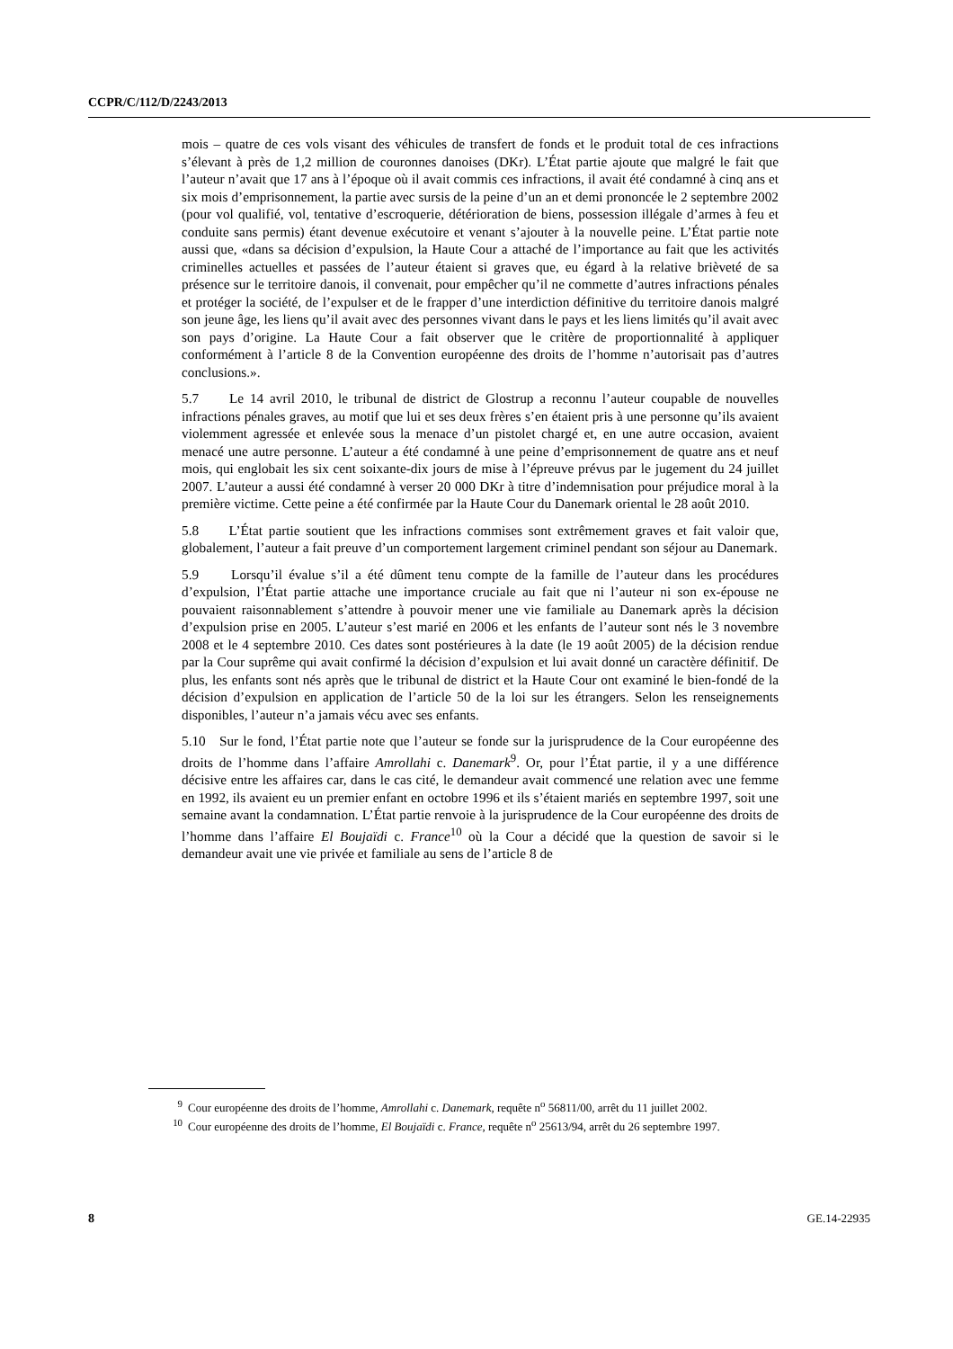CCPR/C/112/D/2243/2013
mois – quatre de ces vols visant des véhicules de transfert de fonds et le produit total de ces infractions s’élevant à près de 1,2 million de couronnes danoises (DKr). L’État partie ajoute que malgré le fait que l’auteur n’avait que 17 ans à l’époque où il avait commis ces infractions, il avait été condamné à cinq ans et six mois d’emprisonnement, la partie avec sursis de la peine d’un an et demi prononcée le 2 septembre 2002 (pour vol qualifié, vol, tentative d’escroquerie, détérioration de biens, possession illégale d’armes à feu et conduite sans permis) étant devenue exécutoire et venant s’ajouter à la nouvelle peine. L’État partie note aussi que, «dans sa décision d’expulsion, la Haute Cour a attaché de l’importance au fait que les activités criminelles actuelles et passées de l’auteur étaient si graves que, eu égard à la relative brièveté de sa présence sur le territoire danois, il convenait, pour empêcher qu’il ne commette d’autres infractions pénales et protéger la société, de l’expulser et de le frapper d’une interdiction définitive du territoire danois malgré son jeune âge, les liens qu’il avait avec des personnes vivant dans le pays et les liens limités qu’il avait avec son pays d’origine. La Haute Cour a fait observer que le critère de proportionnalité à appliquer conformément à l’article 8 de la Convention européenne des droits de l’homme n’autorisait pas d’autres conclusions.».
5.7 Le 14 avril 2010, le tribunal de district de Glostrup a reconnu l’auteur coupable de nouvelles infractions pénales graves, au motif que lui et ses deux frères s’en étaient pris à une personne qu’ils avaient violemment agressée et enlevée sous la menace d’un pistolet chargé et, en une autre occasion, avaient menacé une autre personne. L’auteur a été condamné à une peine d’emprisonnement de quatre ans et neuf mois, qui englobait les six cent soixante-dix jours de mise à l’épreuve prévus par le jugement du 24 juillet 2007. L’auteur a aussi été condamné à verser 20 000 DKr à titre d’indemnisation pour préjudice moral à la première victime. Cette peine a été confirmée par la Haute Cour du Danemark oriental le 28 août 2010.
5.8 L’État partie soutient que les infractions commises sont extrêmement graves et fait valoir que, globalement, l’auteur a fait preuve d’un comportement largement criminel pendant son séjour au Danemark.
5.9 Lorsqu’il évalue s’il a été dûment tenu compte de la famille de l’auteur dans les procédures d’expulsion, l’État partie attache une importance cruciale au fait que ni l’auteur ni son ex-épouse ne pouvaient raisonnablement s’attendre à pouvoir mener une vie familiale au Danemark après la décision d’expulsion prise en 2005. L’auteur s’est marié en 2006 et les enfants de l’auteur sont nés le 3 novembre 2008 et le 4 septembre 2010. Ces dates sont postérieures à la date (le 19 août 2005) de la décision rendue par la Cour suprême qui avait confirmé la décision d’expulsion et lui avait donné un caractère définitif. De plus, les enfants sont nés après que le tribunal de district et la Haute Cour ont examiné le bien-fondé de la décision d’expulsion en application de l’article 50 de la loi sur les étrangers. Selon les renseignements disponibles, l’auteur n’a jamais vécu avec ses enfants.
5.10 Sur le fond, l’État partie note que l’auteur se fonde sur la jurisprudence de la Cour européenne des droits de l’homme dans l’affaire Amrollahi c. Danemark<sup>9</sup>. Or, pour l’État partie, il y a une différence décisive entre les affaires car, dans le cas cité, le demandeur avait commencé une relation avec une femme en 1992, ils avaient eu un premier enfant en octobre 1996 et ils s’étaient mariés en septembre 1997, soit une semaine avant la condamnation. L’État partie renvoie à la jurisprudence de la Cour européenne des droits de l’homme dans l’affaire El Boujaïdi c. France<sup>10</sup> où la Cour a décidé que la question de savoir si le demandeur avait une vie privée et familiale au sens de l’article 8 de
<sup>9</sup> Cour européenne des droits de l’homme, Amrollahi c. Danemark, requête n<sup>o</sup> 56811/00, arrêt du 11 juillet 2002.
<sup>10</sup> Cour européenne des droits de l’homme, El Boujaïdi c. France, requête n<sup>o</sup> 25613/94, arrêt du 26 septembre 1997.
8 GE.14-22935